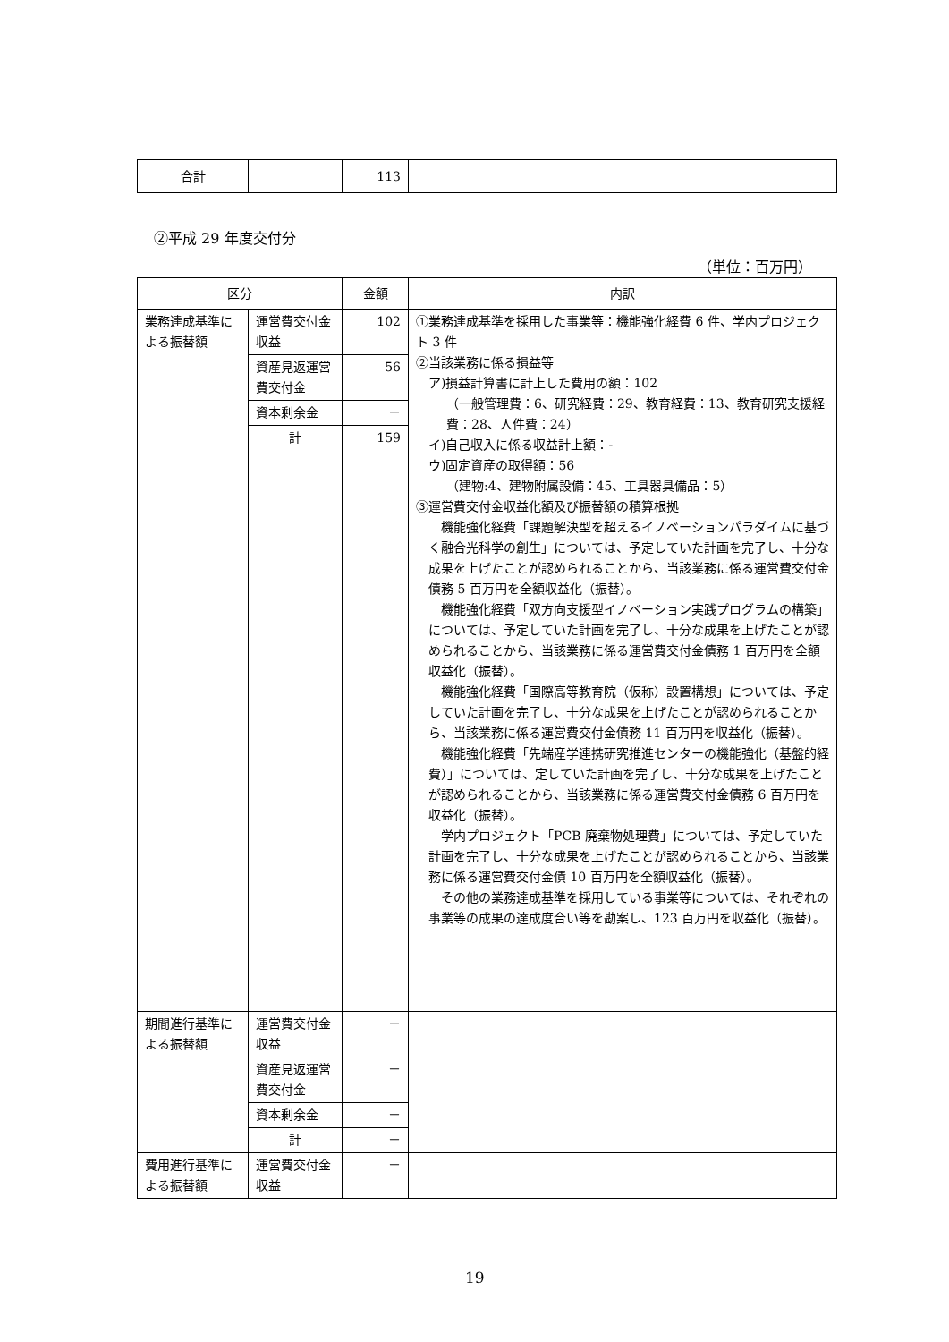| 合計 | | 113 | |
②平成 29 年度交付分
（単位：百万円）
| 区分 | | 金額 | 内訳 |
| --- | --- | --- | --- |
| 業務達成基準による振替額 | 運営費交付金収益 | 102 | ①業務達成基準を採用した事業等：機能強化経費 6 件、学内プロジェクト 3 件 ②当該業務に係る損益等 ア)損益計算書に計上した費用の額：102 （一般管理費：6、研究経費：29、教育経費：13、教育研究支援経費：28、人件費：24） イ)自己収入に係る収益計上額：- ウ)固定資産の取得額：56 （建物:4、建物附属設備：45、工具器具備品：5） ③運営費交付金収益化額及び振替額の積算根拠 機能強化経費「課題解決型を超えるイノベーションパラダイムに基づく融合光科学の創生」については、予定していた計画を完了し、十分な成果を上げたことが認められることから、当該業務に係る運営費交付金債務 5 百万円を全額収益化（振替）。 機能強化経費「双方向支援型イノベーション実践プログラムの構築」については、予定していた計画を完了し、十分な成果を上げたことが認められることから、当該業務に係る運営費交付金債務 1 百万円を全額収益化（振替）。 機能強化経費「国際高等教育院（仮称）設置構想」については、予定していた計画を完了し、十分な成果を上げたことが認められることから、当該業務に係る運営費交付金債務 11 百万円を収益化（振替）。 機能強化経費「先端産学連携研究推進センターの機能強化（基盤的経費）」については、定していた計画を完了し、十分な成果を上げたことが認められることから、当該業務に係る運営費交付金債務 6 百万円を収益化（振替）。 学内プロジェクト「PCB 廃棄物処理費」については、予定していた計画を完了し、十分な成果を上げたことが認められることから、当該業務に係る運営費交付金債 10 百万円を全額収益化（振替）。 その他の業務達成基準を採用している事業等については、それぞれの事業等の成果の達成度合い等を勘案し、123 百万円を収益化（振替）。 |
| | 資産見返運営費交付金 | 56 | |
| | 資本剰余金 | － | |
| | 計 | 159 | |
| 期間進行基準による振替額 | 運営費交付金収益 | － | |
| | 資産見返運営費交付金 | － | |
| | 資本剰余金 | － | |
| | 計 | － | |
| 費用進行基準による振替額 | 運営費交付金収益 | － | |
19